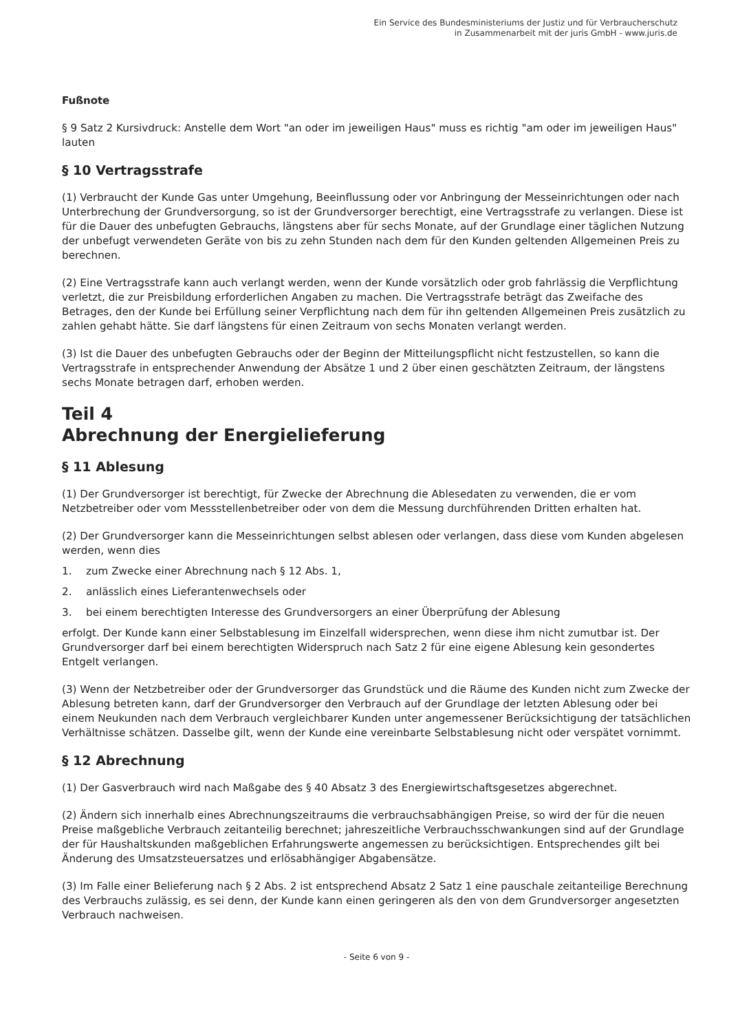Ein Service des Bundesministeriums der Justiz und für Verbraucherschutz
in Zusammenarbeit mit der juris GmbH - www.juris.de
Fußnote
§ 9 Satz 2 Kursivdruck: Anstelle dem Wort "an oder im jeweiligen Haus" muss es richtig "am oder im jeweiligen Haus" lauten
§ 10 Vertragsstrafe
(1) Verbraucht der Kunde Gas unter Umgehung, Beeinflussung oder vor Anbringung der Messeinrichtungen oder nach Unterbrechung der Grundversorgung, so ist der Grundversorger berechtigt, eine Vertragsstrafe zu verlangen. Diese ist für die Dauer des unbefugten Gebrauchs, längstens aber für sechs Monate, auf der Grundlage einer täglichen Nutzung der unbefugt verwendeten Geräte von bis zu zehn Stunden nach dem für den Kunden geltenden Allgemeinen Preis zu berechnen.
(2) Eine Vertragsstrafe kann auch verlangt werden, wenn der Kunde vorsätzlich oder grob fahrlässig die Verpflichtung verletzt, die zur Preisbildung erforderlichen Angaben zu machen. Die Vertragsstrafe beträgt das Zweifache des Betrages, den der Kunde bei Erfüllung seiner Verpflichtung nach dem für ihn geltenden Allgemeinen Preis zusätzlich zu zahlen gehabt hätte. Sie darf längstens für einen Zeitraum von sechs Monaten verlangt werden.
(3) Ist die Dauer des unbefugten Gebrauchs oder der Beginn der Mitteilungspflicht nicht festzustellen, so kann die Vertragsstrafe in entsprechender Anwendung der Absätze 1 und 2 über einen geschätzten Zeitraum, der längstens sechs Monate betragen darf, erhoben werden.
Teil 4
Abrechnung der Energielieferung
§ 11 Ablesung
(1) Der Grundversorger ist berechtigt, für Zwecke der Abrechnung die Ablesedaten zu verwenden, die er vom Netzbetreiber oder vom Messstellenbetreiber oder von dem die Messung durchführenden Dritten erhalten hat.
(2) Der Grundversorger kann die Messeinrichtungen selbst ablesen oder verlangen, dass diese vom Kunden abgelesen werden, wenn dies
1. zum Zwecke einer Abrechnung nach § 12 Abs. 1,
2. anlässlich eines Lieferantenwechsels oder
3. bei einem berechtigten Interesse des Grundversorgers an einer Überprüfung der Ablesung
erfolgt. Der Kunde kann einer Selbstablesung im Einzelfall widersprechen, wenn diese ihm nicht zumutbar ist. Der Grundversorger darf bei einem berechtigten Widerspruch nach Satz 2 für eine eigene Ablesung kein gesondertes Entgelt verlangen.
(3) Wenn der Netzbetreiber oder der Grundversorger das Grundstück und die Räume des Kunden nicht zum Zwecke der Ablesung betreten kann, darf der Grundversorger den Verbrauch auf der Grundlage der letzten Ablesung oder bei einem Neukunden nach dem Verbrauch vergleichbarer Kunden unter angemessener Berücksichtigung der tatsächlichen Verhältnisse schätzen. Dasselbe gilt, wenn der Kunde eine vereinbarte Selbstablesung nicht oder verspätet vornimmt.
§ 12 Abrechnung
(1) Der Gasverbrauch wird nach Maßgabe des § 40 Absatz 3 des Energiewirtschaftsgesetzes abgerechnet.
(2) Ändern sich innerhalb eines Abrechnungszeitraums die verbrauchsabhängigen Preise, so wird der für die neuen Preise maßgebliche Verbrauch zeitanteilig berechnet; jahreszeitliche Verbrauchsschwankungen sind auf der Grundlage der für Haushaltskunden maßgeblichen Erfahrungswerte angemessen zu berücksichtigen. Entsprechendes gilt bei Änderung des Umsatzsteuersatzes und erlösabhängiger Abgabensätze.
(3) Im Falle einer Belieferung nach § 2 Abs. 2 ist entsprechend Absatz 2 Satz 1 eine pauschale zeitanteilige Berechnung des Verbrauchs zulässig, es sei denn, der Kunde kann einen geringeren als den von dem Grundversorger angesetzten Verbrauch nachweisen.
- Seite 6 von 9 -